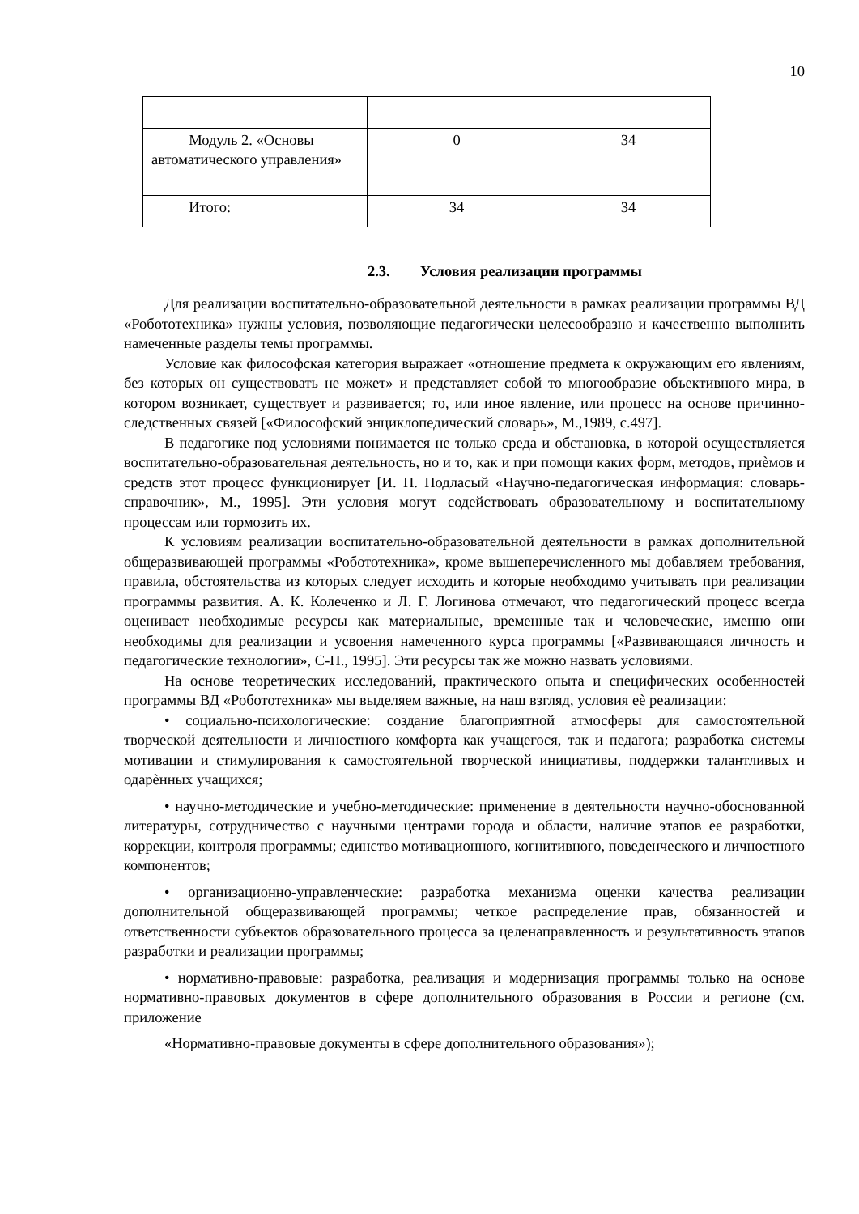10
| Модуль 2. «Основы автоматического управления» | 0 | 34 |
| Итого: | 34 | 34 |
2.3. Условия реализации программы
Для реализации воспитательно-образовательной деятельности в рамках реализации программы ВД «Робототехника» нужны условия, позволяющие педагогически целесообразно и качественно выполнить намеченные разделы темы программы.
Условие как философская категория выражает «отношение предмета к окружающим его явлениям, без которых он существовать не может» и представляет собой то многообразие объективного мира, в котором возникает, существует и развивается; то, или иное явление, или процесс на основе причинно-следственных связей [«Философский энциклопедический словарь», М.,1989, с.497].
В педагогике под условиями понимается не только среда и обстановка, в которой осуществляется воспитательно-образовательная деятельность, но и то, как и при помощи каких форм, методов, приѐмов и средств этот процесс функционирует [И. П. Подласый «Научно-педагогическая информация: словарь-справочник», М., 1995]. Эти условия могут содействовать образовательному и воспитательному процессам или тормозить их.
К условиям реализации воспитательно-образовательной деятельности в рамках дополнительной общеразвивающей программы «Робототехника», кроме вышеперечисленного мы добавляем требования, правила, обстоятельства из которых следует исходить и которые необходимо учитывать при реализации программы развития. А. К. Колеченко и Л. Г. Логинова отмечают, что педагогический процесс всегда оценивает необходимые ресурсы как материальные, временные так и человеческие, именно они необходимы для реализации и усвоения намеченного курса программы [«Развивающаяся личность и педагогические технологии», С-П., 1995]. Эти ресурсы так же можно назвать условиями.
На основе теоретических исследований, практического опыта и специфических особенностей программы ВД «Робототехника» мы выделяем важные, на наш взгляд, условия еѐ реализации:
• социально-психологические: создание благоприятной атмосферы для самостоятельной творческой деятельности и личностного комфорта как учащегося, так и педагога; разработка системы мотивации и стимулирования к самостоятельной творческой инициативы, поддержки талантливых и одарѐнных учащихся;
• научно-методические и учебно-методические: применение в деятельности научно-обоснованной литературы, сотрудничество с научными центрами города и области, наличие этапов ее разработки, коррекции, контроля программы; единство мотивационного, когнитивного, поведенческого и личностного компонентов;
• организационно-управленческие: разработка механизма оценки качества реализации дополнительной общеразвивающей программы; четкое распределение прав, обязанностей и ответственности субъектов образовательного процесса за целенаправленность и результативность этапов разработки и реализации программы;
• нормативно-правовые: разработка, реализация и модернизация программы только на основе нормативно-правовых документов в сфере дополнительного образования в России и регионе (см. приложение
«Нормативно-правовые документы в сфере дополнительного образования»);